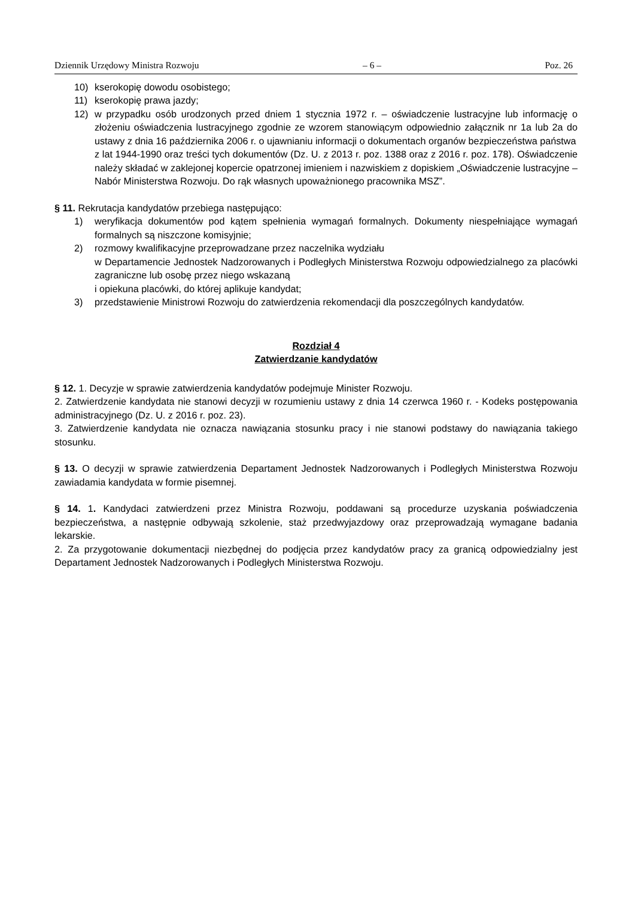Dziennik Urzędowy Ministra Rozwoju – 6 – Poz. 26
10) kserokopię dowodu osobistego;
11) kserokopię prawa jazdy;
12) w przypadku osób urodzonych przed dniem 1 stycznia 1972 r. – oświadczenie lustracyjne lub informację o złożeniu oświadczenia lustracyjnego zgodnie ze wzorem stanowiącym odpowiednio załącznik nr 1a lub 2a do ustawy z dnia 16 października 2006 r. o ujawnianiu informacji o dokumentach organów bezpieczeństwa państwa
z lat 1944-1990 oraz treści tych dokumentów (Dz. U. z 2013 r. poz. 1388 oraz z 2016 r. poz. 178). Oświadczenie należy składać w zaklejonej kopercie opatrzonej imieniem i nazwiskiem z dopiskiem „Oświadczenie lustracyjne – Nabór Ministerstwa Rozwoju. Do rąk własnych upoważnionego pracownika MSZ”.
§ 11. Rekrutacja kandydatów przebiega następująco:
1) weryfikacja dokumentów pod kątem spełnienia wymagań formalnych. Dokumenty niespełniające wymagań formalnych są niszczone komisyjnie;
2) rozmowy kwalifikacyjne przeprowadzane przez naczelnika wydziału
w Departamencie Jednostek Nadzorowanych i Podległych Ministerstwa Rozwoju odpowiedzialnego za placówki zagraniczne lub osobę przez niego wskazaną
i opiekuna placówki, do której aplikuje kandydat;
3) przedstawienie Ministrowi Rozwoju do zatwierdzenia rekomendacji dla poszczególnych kandydatów.
Rozdział 4
Zatwierdzanie kandydatów
§ 12. 1. Decyzje w sprawie zatwierdzenia kandydatów podejmuje Minister Rozwoju.
2. Zatwierdzenie kandydata nie stanowi decyzji w rozumieniu ustawy z dnia 14 czerwca 1960 r. - Kodeks postępowania administracyjnego (Dz. U. z 2016 r. poz. 23).
3. Zatwierdzenie kandydata nie oznacza nawiązania stosunku pracy i nie stanowi podstawy do nawiązania takiego stosunku.
§ 13. O decyzji w sprawie zatwierdzenia Departament Jednostek Nadzorowanych i Podległych Ministerstwa Rozwoju zawiadamia kandydata w formie pisemnej.
§ 14. 1. Kandydaci zatwierdzeni przez Ministra Rozwoju, poddawani są procedurze uzyskania poświadczenia bezpieczeństwa, a następnie odbywają szkolenie, staż przedwyjazdowy oraz przeprowadzają wymagane badania lekarskie.
2. Za przygotowanie dokumentacji niezbędnej do podjęcia przez kandydatów pracy za granicą odpowiedzialny jest Departament Jednostek Nadzorowanych i Podległych Ministerstwa Rozwoju.